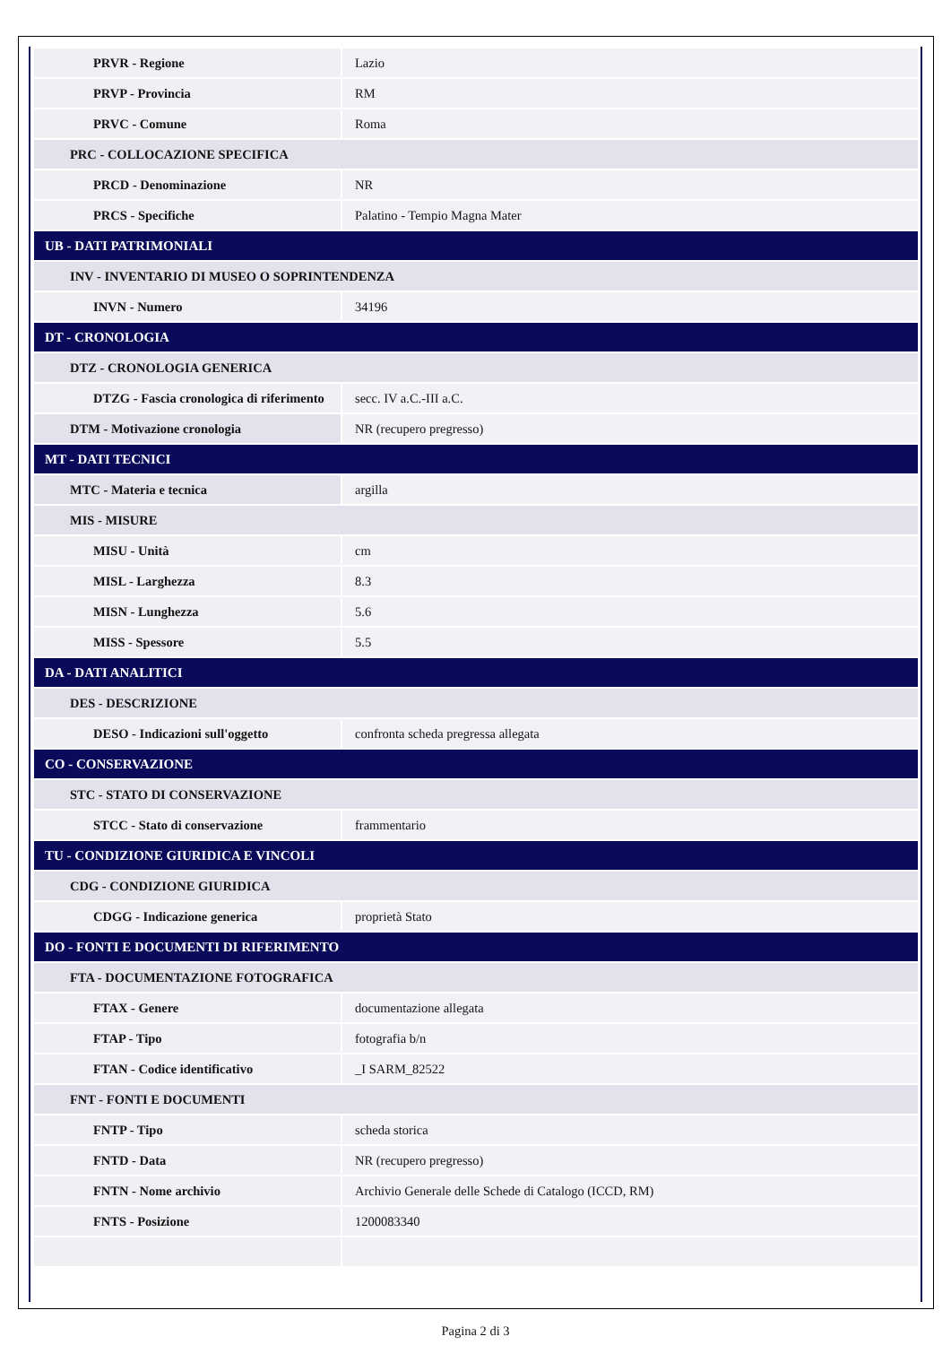| PRVR - Regione | Lazio |
| PRVP - Provincia | RM |
| PRVC - Comune | Roma |
| PRC - COLLOCAZIONE SPECIFICA | |
| PRCD - Denominazione | NR |
| PRCS - Specifiche | Palatino - Tempio Magna Mater |
| UB - DATI PATRIMONIALI | |
| INV - INVENTARIO DI MUSEO O SOPRINTENDENZA | |
| INVN - Numero | 34196 |
| DT - CRONOLOGIA | |
| DTZ - CRONOLOGIA GENERICA | |
| DTZG - Fascia cronologica di riferimento | secc. IV a.C.-III a.C. |
| DTM - Motivazione cronologia | NR (recupero pregresso) |
| MT - DATI TECNICI | |
| MTC - Materia e tecnica | argilla |
| MIS - MISURE | |
| MISU - Unità | cm |
| MISL - Larghezza | 8.3 |
| MISN - Lunghezza | 5.6 |
| MISS - Spessore | 5.5 |
| DA - DATI ANALITICI | |
| DES - DESCRIZIONE | |
| DESO - Indicazioni sull'oggetto | confronta scheda pregressa allegata |
| CO - CONSERVAZIONE | |
| STC - STATO DI CONSERVAZIONE | |
| STCC - Stato di conservazione | frammentario |
| TU - CONDIZIONE GIURIDICA E VINCOLI | |
| CDG - CONDIZIONE GIURIDICA | |
| CDGG - Indicazione generica | proprietà Stato |
| DO - FONTI E DOCUMENTI DI RIFERIMENTO | |
| FTA - DOCUMENTAZIONE FOTOGRAFICA | |
| FTAX - Genere | documentazione allegata |
| FTAP - Tipo | fotografia b/n |
| FTAN - Codice identificativo | _I SARM_82522 |
| FNT - FONTI E DOCUMENTI | |
| FNTP - Tipo | scheda storica |
| FNTD - Data | NR (recupero pregresso) |
| FNTN - Nome archivio | Archivio Generale delle Schede di Catalogo (ICCD, RM) |
| FNTS - Posizione | 1200083340 |
Pagina 2 di 3